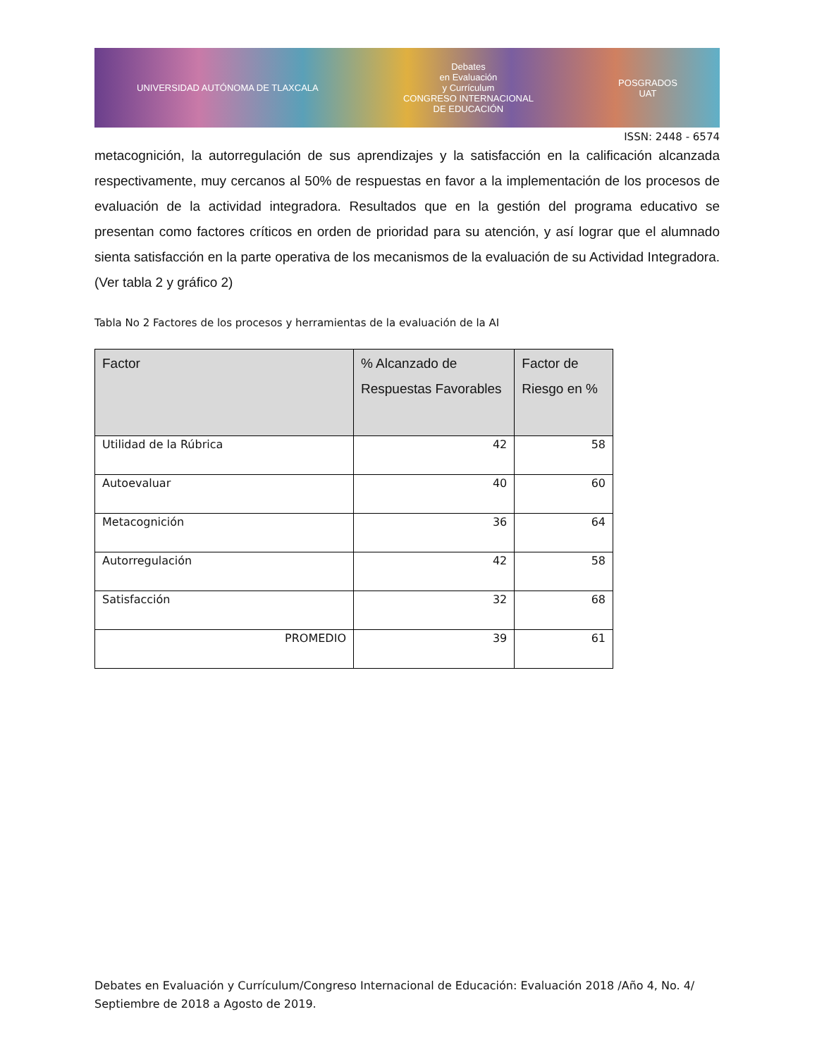UNIVERSIDAD AUTÓNOMA DE TLAXCALA Debates
en Evaluación
y Currículum
CONGRESO INTERNACIONAL
DE EDUCACIÓN POSGRADOS
UAT
ISSN: 2448 - 6574
metacognición, la autorregulación de sus aprendizajes y la satisfacción en la calificación alcanzada respectivamente, muy cercanos al 50% de respuestas en favor a la implementación de los procesos de evaluación de la actividad integradora. Resultados que en la gestión del programa educativo se presentan como factores críticos en orden de prioridad para su atención, y así lograr que el alumnado sienta satisfacción en la parte operativa de los mecanismos de la evaluación de su Actividad Integradora. (Ver tabla 2 y gráfico 2)
Tabla No 2 Factores de los procesos y herramientas de la evaluación de la AI
| Factor | % Alcanzado de Respuestas Favorables | Factor de Riesgo en % |
| --- | --- | --- |
| Utilidad de la Rúbrica | 42 | 58 |
| Autoevaluar | 40 | 60 |
| Metacognición | 36 | 64 |
| Autorregulación | 42 | 58 |
| Satisfacción | 32 | 68 |
| PROMEDIO | 39 | 61 |
Debates en Evaluación y Currículum/Congreso Internacional de Educación: Evaluación 2018 /Año 4, No. 4/ Septiembre de 2018 a Agosto de 2019.